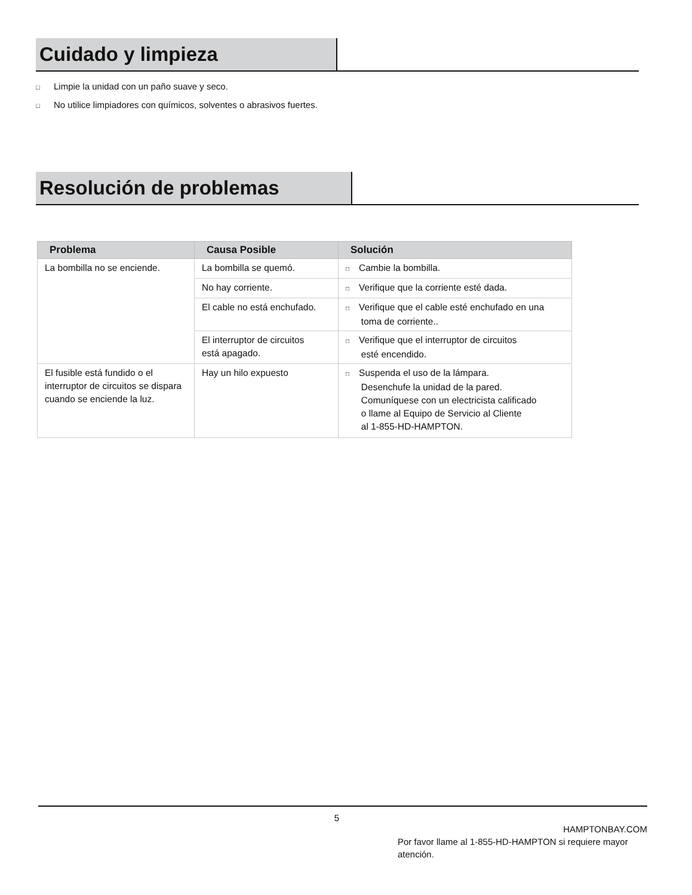Cuidado y limpieza
□ Limpie la unidad con un paño suave y seco.
□ No utilice limpiadores con químicos, solventes o abrasivos fuertes.
Resolución de problemas
| Problema | Causa Posible | Solución |
| --- | --- | --- |
| La bombilla no se enciende. | La bombilla se quemó. | □ Cambie la bombilla. |
| | No hay corriente. | □ Verifique que la corriente esté dada. |
| | El cable no está enchufado. | □ Verifique que el cable esté enchufado en una toma de corriente.. |
| | El interruptor de circuitos está apagado. | □ Verifique que el interruptor de circuitos esté encendido. |
| El fusible está fundido o el interruptor de circuitos se dispara cuando se enciende la luz. | Hay un hilo expuesto | □ Suspenda el uso de la lámpara. Desenchufe la unidad de la pared. Comuníquese con un electricista calificado o llame al Equipo de Servicio al Cliente al 1-855-HD-HAMPTON. |
5
HAMPTONBAY.COM
Por favor llame al 1-855-HD-HAMPTON si requiere mayor atención.